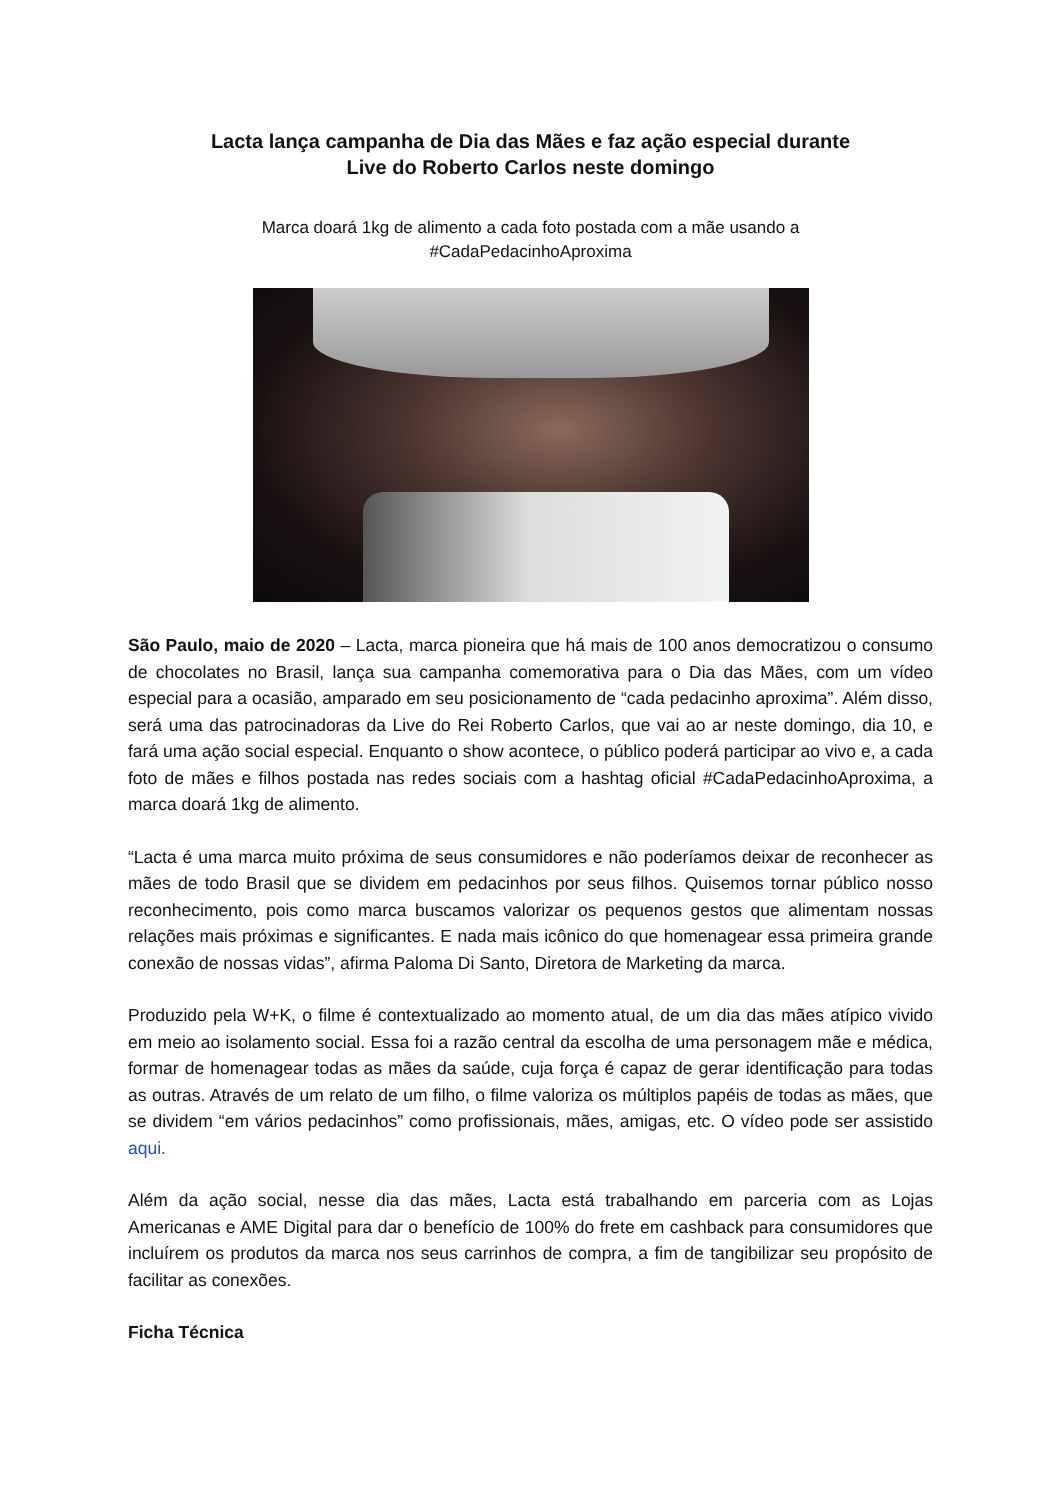Lacta lança campanha de Dia das Mães e faz ação especial durante
Live do Roberto Carlos neste domingo
Marca doará 1kg de alimento a cada foto postada com a mãe usando a
#CadaPedacinhoAproxima
São Paulo, maio de 2020 – Lacta, marca pioneira que há mais de 100 anos democratizou o consumo de chocolates no Brasil, lança sua campanha comemorativa para o Dia das Mães, com um vídeo especial para a ocasião, amparado em seu posicionamento de “cada pedacinho aproxima”. Além disso, será uma das patrocinadoras da Live do Rei Roberto Carlos, que vai ao ar neste domingo, dia 10, e fará uma ação social especial. Enquanto o show acontece, o público poderá participar ao vivo e, a cada foto de mães e filhos postada nas redes sociais com a hashtag oficial #CadaPedacinhoAproxima, a marca doará 1kg de alimento.
“Lacta é uma marca muito próxima de seus consumidores e não poderíamos deixar de reconhecer as mães de todo Brasil que se dividem em pedacinhos por seus filhos. Quisemos tornar público nosso reconhecimento, pois como marca buscamos valorizar os pequenos gestos que alimentam nossas relações mais próximas e significantes. E nada mais icônico do que homenagear essa primeira grande conexão de nossas vidas”, afirma Paloma Di Santo, Diretora de Marketing da marca.
Produzido pela W+K, o filme é contextualizado ao momento atual, de um dia das mães atípico vivido em meio ao isolamento social. Essa foi a razão central da escolha de uma personagem mãe e médica, formar de homenagear todas as mães da saúde, cuja força é capaz de gerar identificação para todas as outras. Através de um relato de um filho, o filme valoriza os múltiplos papéis de todas as mães, que se dividem “em vários pedacinhos” como profissionais, mães, amigas, etc. O vídeo pode ser assistido aqui.
Além da ação social, nesse dia das mães, Lacta está trabalhando em parceria com as Lojas Americanas e AME Digital para dar o benefício de 100% do frete em cashback para consumidores que incluírem os produtos da marca nos seus carrinhos de compra, a fim de tangibilizar seu propósito de facilitar as conexões.
Ficha Técnica